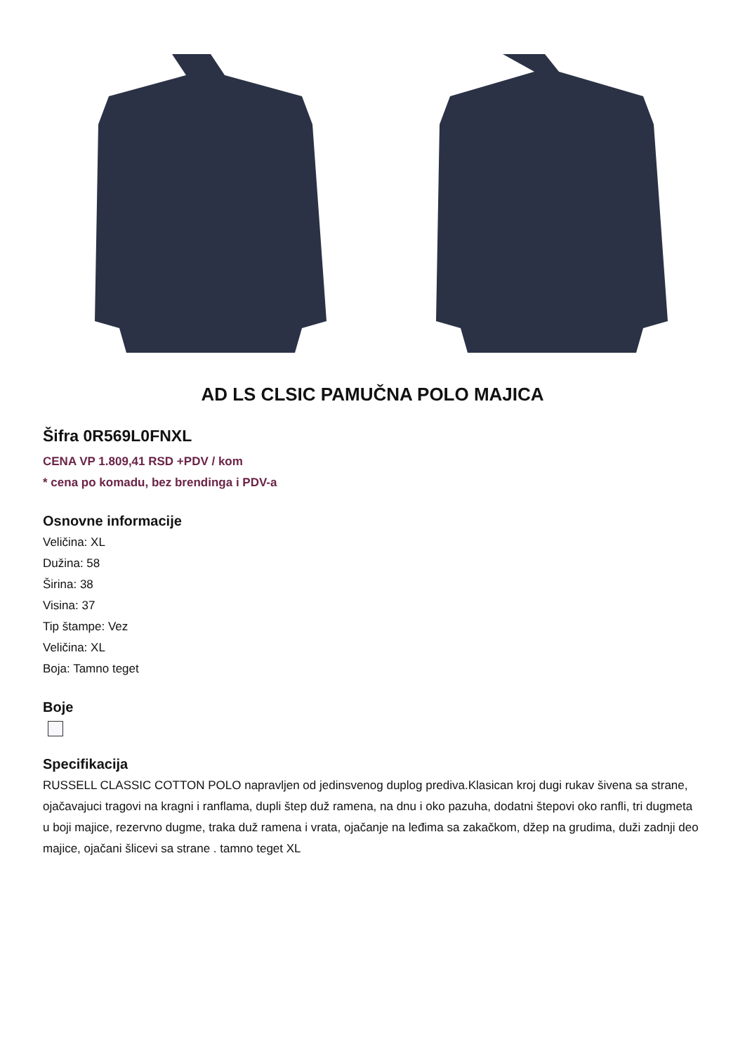AD LS CLSIC PAMUČNA POLO MAJICA
Šifra 0R569L0FNXL
CENA VP 1.809,41 RSD +PDV / kom
* cena po komadu, bez brendinga i PDV-a
Osnovne informacije
Veličina: XL
Dužina: 58
Širina: 38
Visina: 37
Tip štampe: Vez
Veličina: XL
Boja: Tamno teget
Boje
Specifikacija
RUSSELL CLASSIC COTTON POLO napravljen od jedinsvenog duplog prediva.Klasican kroj dugi rukav šivena sa strane, ojačavajuci tragovi na kragni i ranflama, dupli štep duž ramena, na dnu i oko pazuha, dodatni štepovi oko ranfli, tri dugmeta u boji majice, rezervno dugme, traka duž ramena i vrata, ojačanje na leđima sa zakačkom, džep na grudima, duži zadnji deo majice, ojačani šlicevi sa strane . tamno teget XL